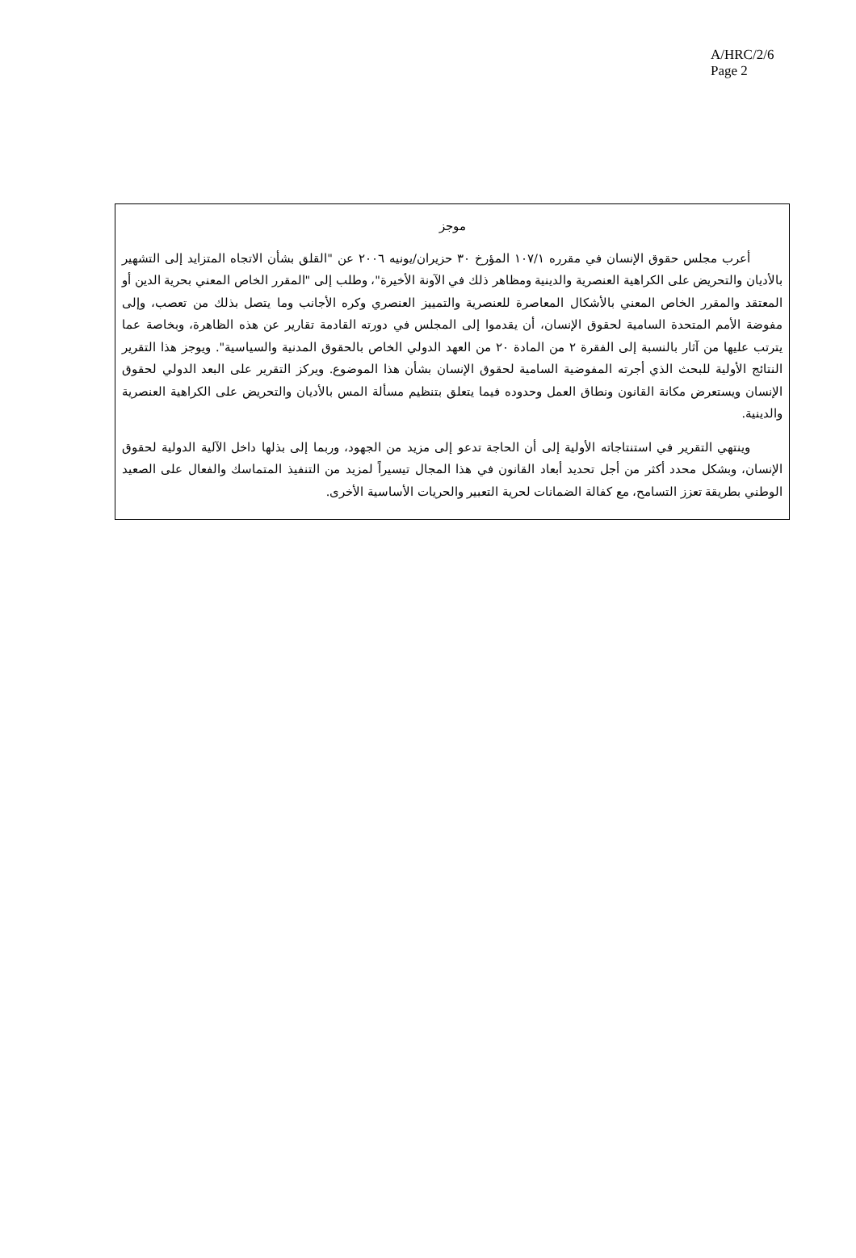A/HRC/2/6
Page 2
موجز
أعرب مجلس حقوق الإنسان في مقرره ١٠٧/١ المؤرخ ٣٠ حزيران/يونيه ٢٠٠٦ عن "القلق بشأن الاتجاه المتزايد إلى التشهير بالأديان والتحريض على الكراهية العنصرية والدينية ومظاهر ذلك في الآونة الأخيرة"، وطلب إلى "المقرر الخاص المعني بحرية الدين أو المعتقد والمقرر الخاص المعني بالأشكال المعاصرة للعنصرية والتمييز العنصري وكره الأجانب وما يتصل بذلك من تعصب، وإلى مفوضة الأمم المتحدة السامية لحقوق الإنسان، أن يقدموا إلى المجلس في دورته القادمة تقارير عن هذه الظاهرة، وبخاصة عما يترتب عليها من آثار بالنسبة إلى الفقرة ٢ من المادة ٢٠ من العهد الدولي الخاص بالحقوق المدنية والسياسية". ويوجز هذا التقرير النتائج الأولية للبحث الذي أجرته المفوضية السامية لحقوق الإنسان بشأن هذا الموضوع. ويركز التقرير على البعد الدولي لحقوق الإنسان ويستعرض مكانة القانون ونطاق العمل وحدوده فيما يتعلق بتنظيم مسألة المس بالأديان والتحريض على الكراهية العنصرية والدينية.
وينتهي التقرير في استنتاجاته الأولية إلى أن الحاجة تدعو إلى مزيد من الجهود، وربما إلى بذلها داخل الآلية الدولية لحقوق الإنسان، وبشكل محدد أكثر من أجل تحديد أبعاد القانون في هذا المجال تيسيراً لمزيد من التنفيذ المتماسك والفعال على الصعيد الوطني بطريقة تعزز التسامح، مع كفالة الضمانات لحرية التعبير والحريات الأساسية الأخرى.